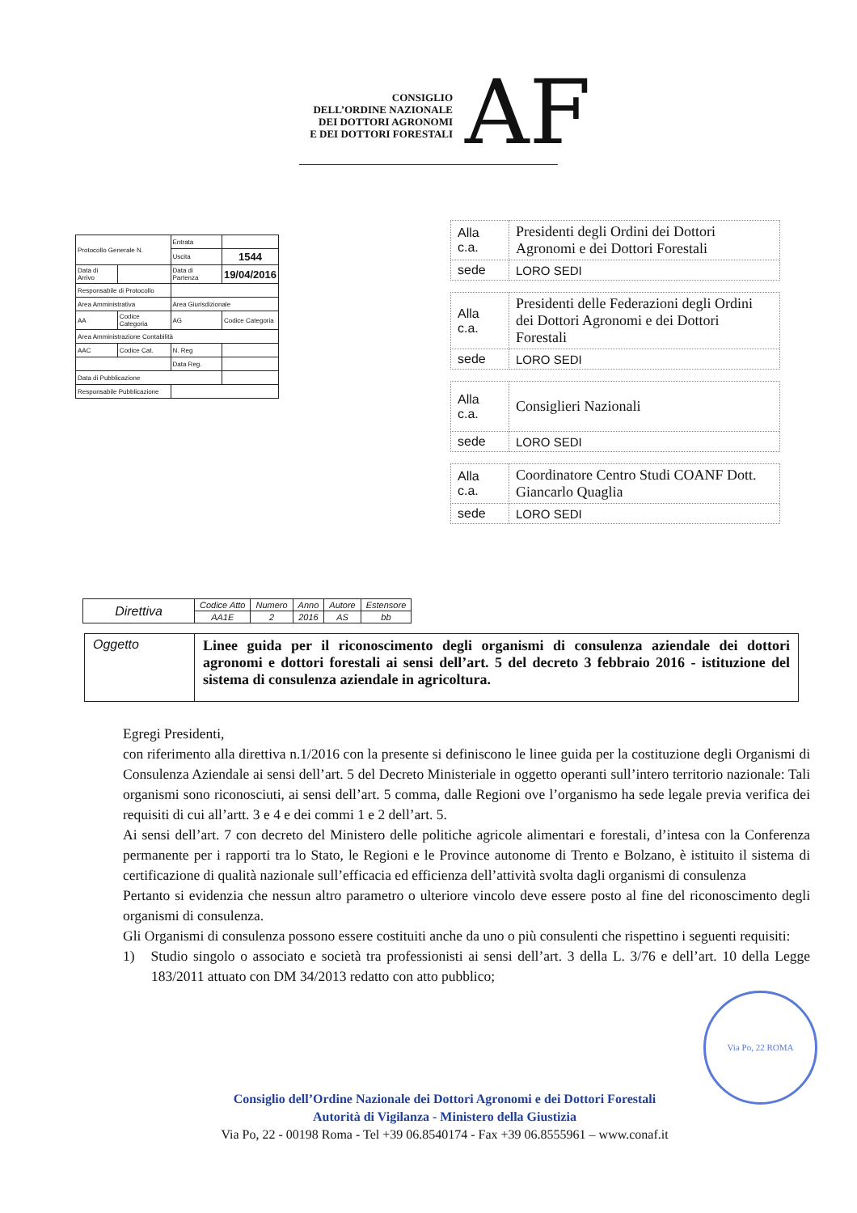AF
CONSIGLIO
DELL’ORDINE NAZIONALE
DEI DOTTORI AGRONOMI
E DEI DOTTORI FORESTALI
| Protocollo Generale N. | | Entrata | |
| | | Uscita | 1544 |
| Data di Arrivo | | Data di Partenza | 19/04/2016 |
| Responsabile di Protocollo | | | |
| Area Amministrativa | | Area Giurisdizionale | |
| AA | Codice Categoria | AG | Codice Categoria |
| Area Amministrazione Contabilità | | | |
| AAC | Codice Cat. | N. Reg | |
| | | Data Reg. | |
| Data di Pubblicazione | | | |
| Responsabile Pubblicazione | | | |
| Alla c.a. | Presidenti degli Ordini dei Dottori Agronomi e dei Dottori Forestali |
| sede | LORO SEDI |
| Alla c.a. | Presidenti delle Federazioni degli Ordini dei Dottori Agronomi e dei Dottori Forestali |
| sede | LORO SEDI |
| Alla c.a. | Consiglieri Nazionali |
| sede | LORO SEDI |
| Alla c.a. | Coordinatore Centro Studi COANF Dott. Giancarlo Quaglia |
| sede | LORO SEDI |
| Direttiva | Codice Atto | Numero | Anno | Autore | Estensore |
| | AA1E | 2 | 2016 | AS | bb |
| Oggetto | Linee guida per il riconoscimento degli organismi di consulenza aziendale dei dottori agronomi e dottori forestali ai sensi dell’art. 5 del decreto 3 febbraio 2016 - istituzione del sistema di consulenza aziendale in agricoltura. |
Egregi Presidenti,
con riferimento alla direttiva n.1/2016 con la presente si definiscono le linee guida per la costituzione degli Organismi di Consulenza Aziendale ai sensi dell’art. 5 del Decreto Ministeriale in oggetto operanti sull’intero territorio nazionale: Tali organismi sono riconosciuti, ai sensi dell’art. 5 comma, dalle Regioni ove l’organismo ha sede legale previa verifica dei requisiti di cui all’artt. 3 e 4 e dei commi 1 e 2 dell’art. 5.
Ai sensi dell’art. 7 con decreto del Ministero delle politiche agricole alimentari e forestali, d’intesa con la Conferenza permanente per i rapporti tra lo Stato, le Regioni e le Province autonome di Trento e Bolzano, è istituito il sistema di certificazione di qualità nazionale sull’efficacia ed efficienza dell’attività svolta dagli organismi di consulenza
Pertanto si evidenzia che nessun altro parametro o ulteriore vincolo deve essere posto al fine del riconoscimento degli organismi di consulenza.
Gli Organismi di consulenza possono essere costituiti anche da uno o più consulenti che rispettino i seguenti requisiti:
1) Studio singolo o associato e società tra professionisti ai sensi dell’art. 3 della L. 3/76 e dell’art. 10 della Legge 183/2011 attuato con DM 34/2013 redatto con atto pubblico;
Via Po, 22 ROMA
Consiglio dell’Ordine Nazionale dei Dottori Agronomi e dei Dottori Forestali
Autorità di Vigilanza - Ministero della Giustizia
Via Po, 22 - 00198 Roma - Tel +39 06.8540174 - Fax +39 06.8555961 – www.conaf.it